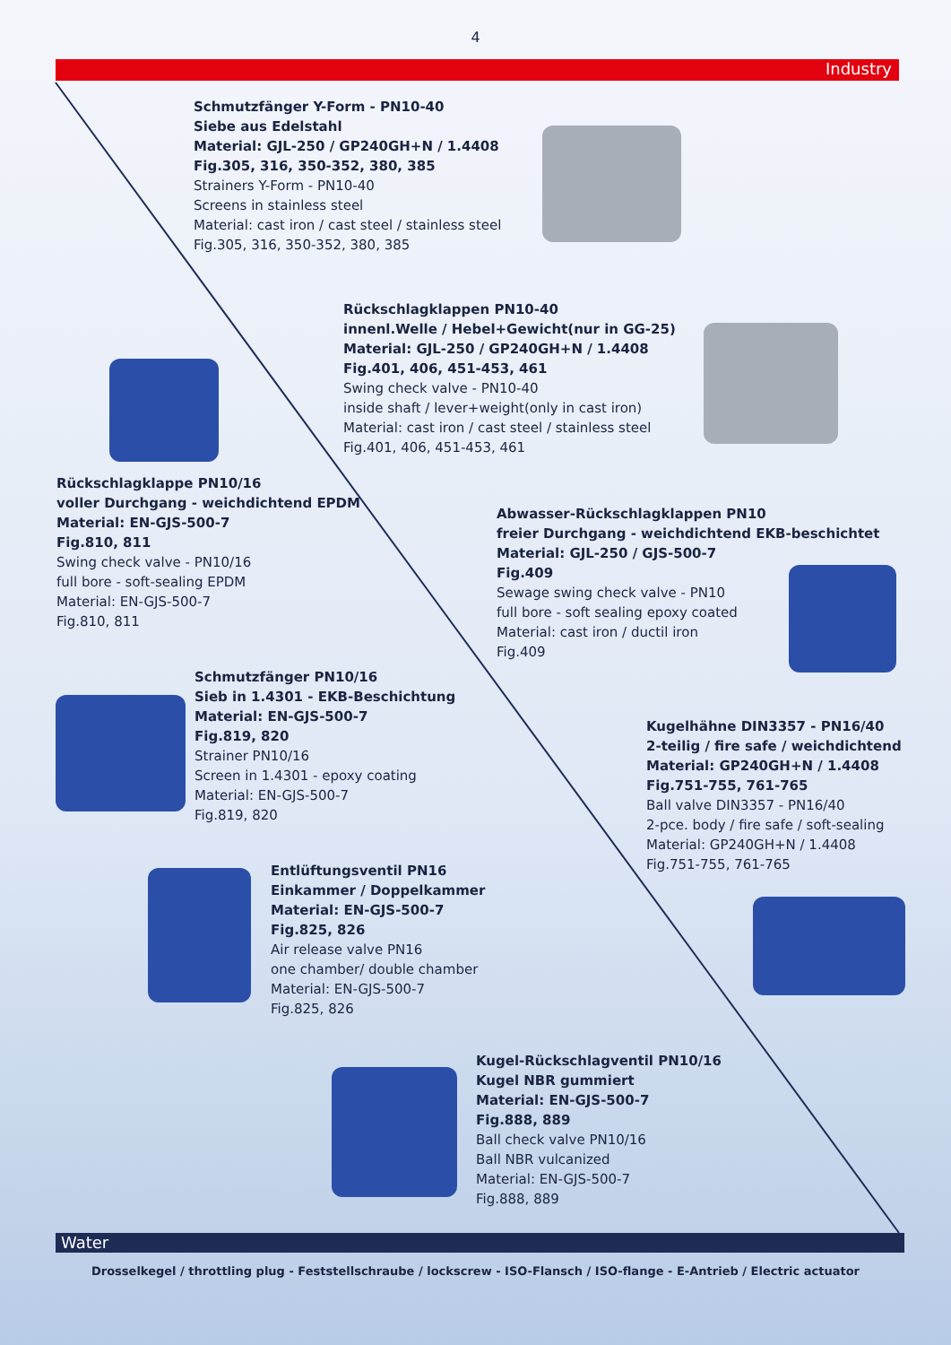4
Industry
Schmutzfänger Y-Form - PN10-40
Siebe aus Edelstahl
Material: GJL-250 / GP240GH+N / 1.4408
Fig.305, 316, 350-352, 380, 385
Strainers Y-Form - PN10-40
Screens in stainless steel
Material: cast iron / cast steel / stainless steel
Fig.305, 316, 350-352, 380, 385
Rückschlagklappen PN10-40
innenl.Welle / Hebel+Gewicht(nur in GG-25)
Material: GJL-250 / GP240GH+N / 1.4408
Fig.401, 406, 451-453, 461
Swing check valve - PN10-40
inside shaft / lever+weight(only in cast iron)
Material: cast iron / cast steel / stainless steel
Fig.401, 406, 451-453, 461
Rückschlagklappe PN10/16
voller Durchgang - weichdichtend EPDM
Material: EN-GJS-500-7
Fig.810, 811
Swing check valve - PN10/16
full bore - soft-sealing EPDM
Material: EN-GJS-500-7
Fig.810, 811
Abwasser-Rückschlagklappen PN10
freier Durchgang - weichdichtend EKB-beschichtet
Material: GJL-250 / GJS-500-7
Fig.409
Sewage swing check valve - PN10
full bore - soft sealing epoxy coated
Material: cast iron / ductil iron
Fig.409
Schmutzfänger PN10/16
Sieb in 1.4301 - EKB-Beschichtung
Material: EN-GJS-500-7
Fig.819, 820
Strainer PN10/16
Screen in 1.4301 - epoxy coating
Material: EN-GJS-500-7
Fig.819, 820
Kugelhähne DIN3357 - PN16/40
2-teilig / fire safe / weichdichtend
Material: GP240GH+N / 1.4408
Fig.751-755, 761-765
Ball valve DIN3357 - PN16/40
2-pce. body / fire safe / soft-sealing
Material: GP240GH+N / 1.4408
Fig.751-755, 761-765
Entlüftungsventil PN16
Einkammer / Doppelkammer
Material: EN-GJS-500-7
Fig.825, 826
Air release valve PN16
one chamber/ double chamber
Material: EN-GJS-500-7
Fig.825, 826
Kugel-Rückschlagventil PN10/16
Kugel NBR gummiert
Material: EN-GJS-500-7
Fig.888, 889
Ball check valve PN10/16
Ball NBR vulcanized
Material: EN-GJS-500-7
Fig.888, 889
Water
Drosselkegel / throttling plug - Feststellschraube / lockscrew - ISO-Flansch / ISO-flange - E-Antrieb / Electric actuator